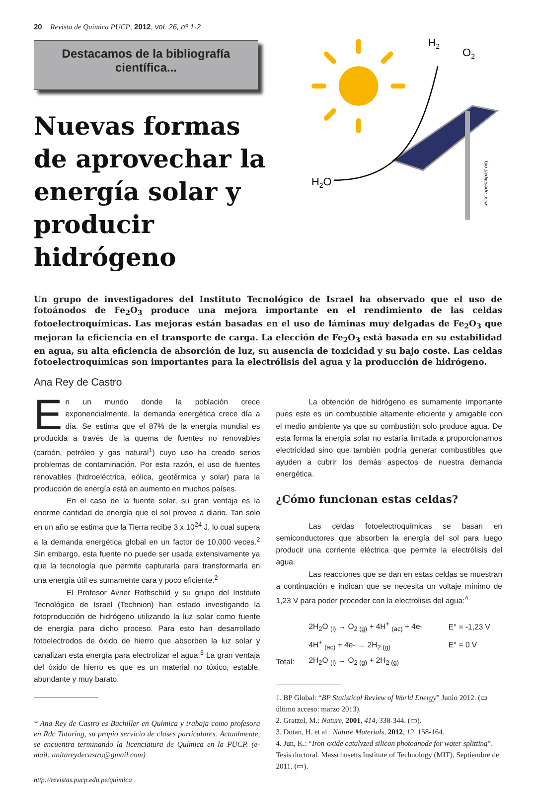20 Revista de Química PUCP, 2012, vol. 26, nº 1-2
Destacamos de la bibliografía
científica...
Nuevas formas
de aprovechar la
energía solar y
producir hidrógeno
H2O
H2
O2
Pirx, openclipart.org
Un grupo de investigadores del Instituto Tecnológico de Israel ha observado que el uso de fotoánodos de Fe<sub>2</sub>O<sub>3</sub> produce una mejora importante en el rendimiento de las celdas fotoelectroquímicas. Las mejoras están basadas en el uso de láminas muy delgadas de Fe<sub>2</sub>O<sub>3</sub> que mejoran la eficiencia en el transporte de carga. La elección de Fe<sub>2</sub>O<sub>3</sub> está basada en su estabilidad en agua, su alta eficiencia de absorción de luz, su ausencia de toxicidad y su bajo coste. Las celdas fotoelectroquímicas son importantes para la electrólisis del agua y la producción de hidrógeno.
Ana Rey de Castro
En un mundo donde la población crece exponencialmente, la demanda energética crece día a día. Se estima que el 87% de la energía mundial es producida a través de la quema de fuentes no renovables (carbón, petróleo y gas natural<sup>1</sup>) cuyo uso ha creado serios problemas de contaminación. Por esta razón, el uso de fuentes renovables (hidroeléctrica, eólica, geotérmica y solar) para la producción de energía está en aumento en muchos países.
En el caso de la fuente solar, su gran ventaja es la enorme cantidad de energía que el sol provee a diario. Tan solo en un año se estima que la Tierra recibe 3 x 10<sup>24</sup> J, lo cual supera a la demanda energética global en un factor de 10,000 veces.<sup>2</sup> Sin embargo, esta fuente no puede ser usada extensivamente ya que la tecnología que permite capturarla para transformarla en una energía útil es sumamente cara y poco eficiente.<sup>2</sup>
El Profesor Avner Rothschild y su grupo del Instituto Tecnológico de Israel (Technion) han estado investigando la fotoproducción de hidrógeno utilizando la luz solar como fuente de energía para dicho proceso. Para esto han desarrollado fotoelectrodos de óxido de hierro que absorben la luz solar y canalizan esta energía para electrolizar el agua.<sup>3</sup> La gran ventaja del óxido de hierro es que es un material no tóxico, estable, abundante y muy barato.
* Ana Rey de Castro es Bachiller en Química y trabaja como profesora en Rdc Tutoring, su propio servicio de clases particulares. Actualmente, se encuentra terminando la licenciatura de Química en la PUCP. (e-mail: anitareydecastro@gmail.com)
http://revistas.pucp.edu.pe/quimica
La obtención de hidrógeno es sumamente importante pues este es un combustible altamente eficiente y amigable con el medio ambiente ya que su combustión solo produce agua. De esta forma la energía solar no estaría limitada a proporcionarnos electricidad sino que también podría generar combustibles que ayuden a cubrir los demás aspectos de nuestra demanda energética.
¿Cómo funcionan estas celdas?
Las celdas fotoelectroquímicas se basan en semiconductores que absorben la energía del sol para luego producir una corriente eléctrica que permite la electrólisis del agua.
Las reacciones que se dan en estas celdas se muestran a continuación e indican que se necesita un voltaje mínimo de 1,23 V para poder proceder con la electrolisis del agua:<sup>4</sup>
| | 2H<sub>2</sub>O <sub>(l)</sub> → O<sub>2 (g)</sub> + 4H<sup>+</sup> <sub>(ac)</sub> + 4e- | E° = -1,23 V |
| | 4H<sup>+</sup> <sub>(ac)</sub> + 4e- → 2H<sub>2 (g)</sub> | E° = 0 V |
| Total: | 2H<sub>2</sub>O <sub>(l)</sub> → O<sub>2 (g)</sub> + 2H<sub>2 (g)</sub> | |
1. BP Global: “BP Statistical Review of World Energy” Junio 2012. (▭ último acceso: marzo 2013).
2. Gratzel, M.: Nature, 2001, 414, 338-344. (▭).
3. Dotan, H. et al.: Nature Materials, 2012, 12, 158-164.
4. Jun, K.: “Iron-oxide catalyzed silicon photoanode for water splitting”. Tesis doctoral. Masschusetts Institute of Technology (MIT), Septiembre de 2011. (▭).